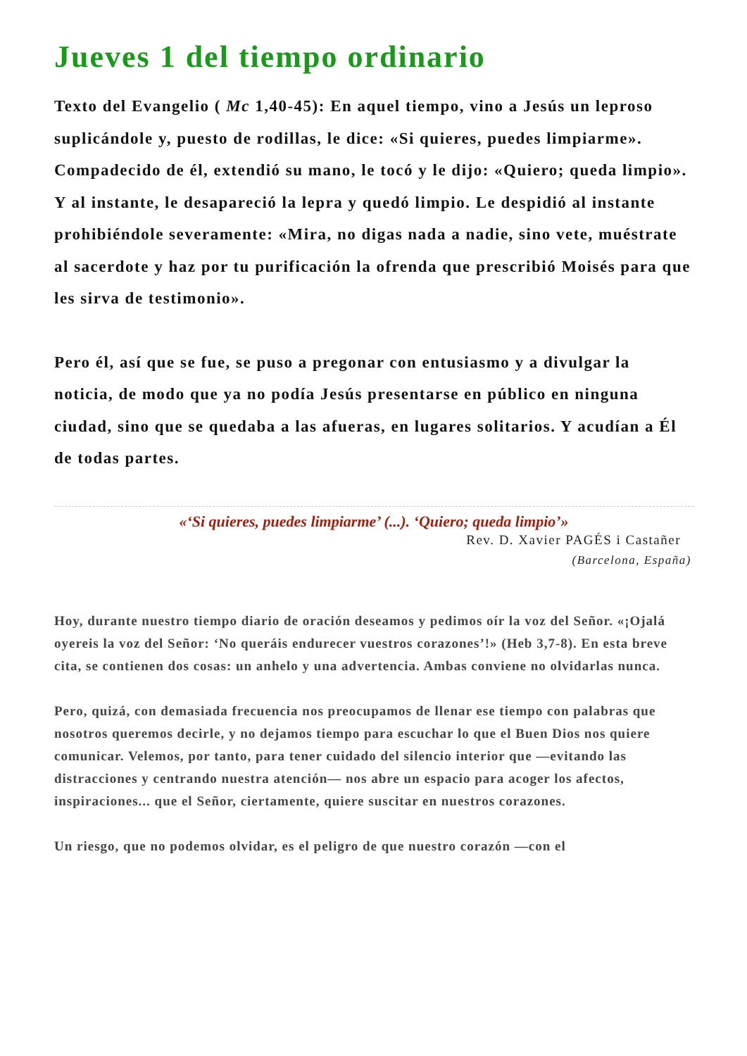Jueves 1 del tiempo ordinario
Texto del Evangelio ( Mc 1,40-45): En aquel tiempo, vino a Jesús un leproso suplicándole y, puesto de rodillas, le dice: «Si quieres, puedes limpiarme». Compadecido de él, extendió su mano, le tocó y le dijo: «Quiero; queda limpio». Y al instante, le desapareció la lepra y quedó limpio. Le despidió al instante prohibiéndole severamente: «Mira, no digas nada a nadie, sino vete, muéstrate al sacerdote y haz por tu purificación la ofrenda que prescribió Moisés para que les sirva de testimonio».
Pero él, así que se fue, se puso a pregonar con entusiasmo y a divulgar la noticia, de modo que ya no podía Jesús presentarse en público en ninguna ciudad, sino que se quedaba a las afueras, en lugares solitarios. Y acudían a Él de todas partes.
«‘Si quieres, puedes limpiarme’ (...). ‘Quiero; queda limpio’»
Rev. D. Xavier PAGÉS i Castañer
(Barcelona, España)
Hoy, durante nuestro tiempo diario de oración deseamos y pedimos oír la voz del Señor. «¡Ojalá oyereis la voz del Señor: ‘No queráis endurecer vuestros corazones’!» (Heb 3,7-8). En esta breve cita, se contienen dos cosas: un anhelo y una advertencia. Ambas conviene no olvidarlas nunca.
Pero, quizá, con demasiada frecuencia nos preocupamos de llenar ese tiempo con palabras que nosotros queremos decirle, y no dejamos tiempo para escuchar lo que el Buen Dios nos quiere comunicar. Velemos, por tanto, para tener cuidado del silencio interior que —evitando las distracciones y centrando nuestra atención— nos abre un espacio para acoger los afectos, inspiraciones... que el Señor, ciertamente, quiere suscitar en nuestros corazones.
Un riesgo, que no podemos olvidar, es el peligro de que nuestro corazón —con el